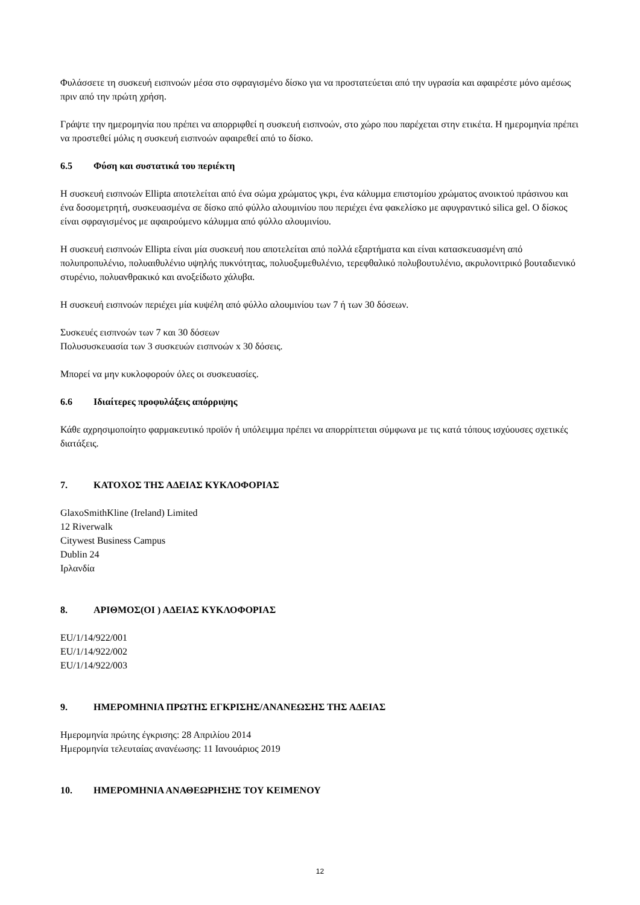Φυλάσσετε τη συσκευή εισπνοών μέσα στο σφραγισμένο δίσκο για να προστατεύεται από την υγρασία και αφαιρέστε μόνο αμέσως πριν από την πρώτη χρήση.
Γράψτε την ημερομηνία που πρέπει να απορριφθεί η συσκευή εισπνοών, στο χώρο που παρέχεται στην ετικέτα. Η ημερομηνία πρέπει να προστεθεί μόλις η συσκευή εισπνοών αφαιρεθεί από το δίσκο.
6.5 Φύση και συστατικά του περιέκτη
Η συσκευή εισπνοών Ellipta αποτελείται από ένα σώμα χρώματος γκρι, ένα κάλυμμα επιστομίου χρώματος ανοικτού πράσινου και ένα δοσομετρητή, συσκευασμένα σε δίσκο από φύλλο αλουμινίου που περιέχει ένα φακελίσκο με αφυγραντικό silica gel. Ο δίσκος είναι σφραγισμένος με αφαιρούμενο κάλυμμα από φύλλο αλουμινίου.
Η συσκευή εισπνοών Ellipta είναι μία συσκευή που αποτελείται από πολλά εξαρτήματα και είναι κατασκευασμένη από πολυπροπυλένιο, πολυαιθυλένιο υψηλής πυκνότητας, πολυοξυμεθυλένιο, τερεφθαλικό πολυβουτυλένιο, ακρυλονιτρικό βουταδιενικό στυρένιο, πολυανθρακικό και ανοξείδωτο χάλυβα.
Η συσκευή εισπνοών περιέχει μία κυψέλη από φύλλο αλουμινίου των 7 ή των 30 δόσεων.
Συσκευές εισπνοών των 7 και 30 δόσεων
Πολυσυσκευασία των 3 συσκευών εισπνοών x 30 δόσεις.
Μπορεί να μην κυκλοφορούν όλες οι συσκευασίες.
6.6 Ιδιαίτερες προφυλάξεις απόρριψης
Κάθε αχρησιμοποίητο φαρμακευτικό προϊόν ή υπόλειμμα πρέπει να απορρίπτεται σύμφωνα με τις κατά τόπους ισχύουσες σχετικές διατάξεις.
7. ΚΑΤΟΧΟΣ ΤΗΣ ΑΔΕΙΑΣ ΚΥΚΛΟΦΟΡΙΑΣ
GlaxoSmithKline (Ireland) Limited
12 Riverwalk
Citywest Business Campus
Dublin 24
Ιρλανδία
8. ΑΡΙΘΜΟΣ(ΟΙ ) ΑΔΕΙΑΣ ΚΥΚΛΟΦΟΡΙΑΣ
EU/1/14/922/001
EU/1/14/922/002
EU/1/14/922/003
9. ΗΜΕΡΟΜΗΝΙΑ ΠΡΩΤΗΣ ΕΓΚΡΙΣΗΣ/ΑΝΑΝΕΩΣΗΣ ΤΗΣ ΑΔΕΙΑΣ
Ημερομηνία πρώτης έγκρισης: 28 Απριλίου 2014
Ημερομηνία τελευταίας ανανέωσης: 11 Ιανουάριος 2019
10. ΗΜΕΡΟΜΗΝΙΑ ΑΝΑΘΕΩΡΗΣΗΣ ΤΟΥ ΚΕΙΜΕΝΟΥ
12